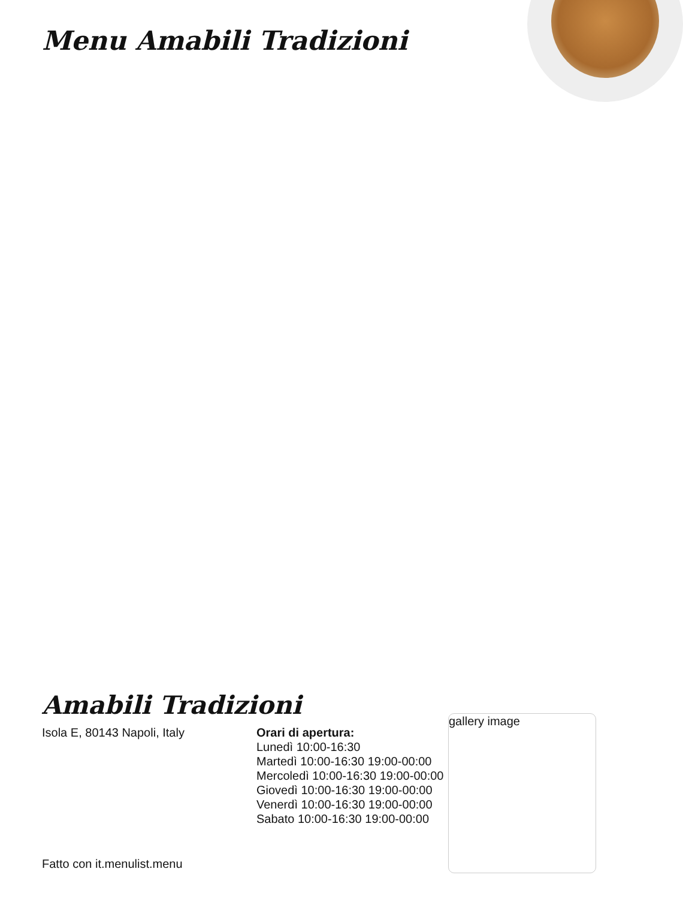Menu Amabili Tradizioni
Amabili Tradizioni
Isola E, 80143 Napoli, Italy Orari di apertura:
Lunedì 10:00-16:30
Martedì 10:00-16:30 19:00-00:00
Mercoledì 10:00-16:30 19:00-00:00
Giovedì 10:00-16:30 19:00-00:00
Venerdì 10:00-16:30 19:00-00:00
Sabato 10:00-16:30 19:00-00:00
gallery image
Fatto con it.menulist.menu